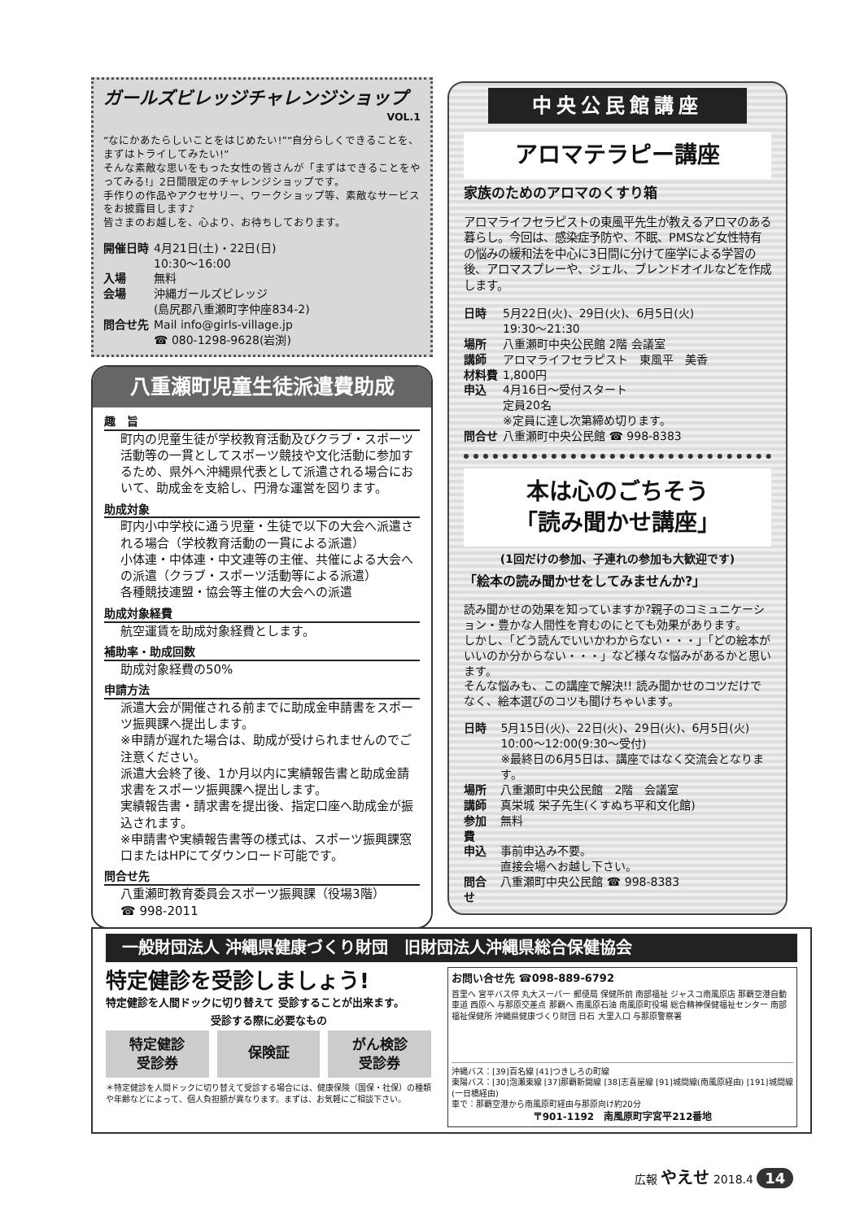ガールズビレッジチャレンジショップ
VOL.1
“なにかあたらしいことをはじめたい!”“自分らしくできることを、まずはトライしてみたい!”
そんな素敵な思いをもった女性の皆さんが「まずはできることをやってみる!」2日間限定のチャレンジショップです。
手作りの作品やアクセサリー、ワークショップ等、素敵なサービスをお披露目します♪
皆さまのお越しを、心より、お待ちしております。
| 開催日時 | 4月21日(土)・22日(日) 10:30〜16:00 |
| 入場 | 無料 |
| 会場 | 沖縄ガールズビレッジ (島尻郡八重瀬町字仲座834-2) |
| 問合せ先 | Mail info@girls-village.jp ☎ 080-1298-9628(岩渕) |
八重瀬町児童生徒派遣費助成
趣　旨
町内の児童生徒が学校教育活動及びクラブ・スポーツ活動等の一貫としてスポーツ競技や文化活動に参加するため、県外へ沖縄県代表として派遣される場合において、助成金を支給し、円滑な運営を図ります。
助成対象
町内小中学校に通う児童・生徒で以下の大会へ派遣される場合（学校教育活動の一貫による派遣）
小体連・中体連・中文連等の主催、共催による大会への派遣（クラブ・スポーツ活動等による派遣）
各種競技連盟・協会等主催の大会への派遣
助成対象経費
航空運賃を助成対象経費とします。
補助率・助成回数
助成対象経費の50%
申請方法
派遣大会が開催される前までに助成金申請書をスポーツ振興課へ提出します。
※申請が遅れた場合は、助成が受けられませんのでご注意ください。
派遣大会終了後、1か月以内に実績報告書と助成金請求書をスポーツ振興課へ提出します。
実績報告書・請求書を提出後、指定口座へ助成金が振込されます。
※申請書や実績報告書等の様式は、スポーツ振興課窓口またはHPにてダウンロード可能です。
問合せ先
八重瀬町教育委員会スポーツ振興課（役場3階）
☎ 998-2011
中央公民館講座
アロマテラピー講座
家族のためのアロマのくすり箱
アロマライフセラピストの東風平先生が教えるアロマのある暮らし。今回は、感染症予防や、不眠、PMSなど女性特有の悩みの緩和法を中心に3日間に分けて座学による学習の後、アロマスプレーや、ジェル、ブレンドオイルなどを作成します。
| 日時 | 5月22日(火)、29日(火)、6月5日(火) 19:30〜21:30 |
| 場所 | 八重瀬町中央公民館 2階 会議室 |
| 講師 | アロマライフセラピスト 東風平 美香 |
| 材料費 | 1,800円 |
| 申込 | 4月16日〜受付スタート 定員20名 ※定員に達し次第締め切ります。 |
| 問合せ | 八重瀬町中央公民館 ☎ 998-8383 |
本は心のごちそう
「読み聞かせ講座」
(1回だけの参加、子連れの参加も大歓迎です)
「絵本の読み聞かせをしてみませんか?」
読み聞かせの効果を知っていますか?親子のコミュニケーション・豊かな人間性を育むのにとても効果があります。
しかし、「どう読んでいいかわからない・・・」「どの絵本がいいのか分からない・・・」など様々な悩みがあるかと思います。
そんな悩みも、この講座で解決!! 読み聞かせのコツだけでなく、絵本選びのコツも聞けちゃいます。
| 日時 | 5月15日(火)、22日(火)、29日(火)、6月5日(火) 10:00〜12:00(9:30〜受付) ※最終日の6月5日は、講座ではなく交流会となります。 |
| 場所 | 八重瀬町中央公民館 2階 会議室 |
| 講師 | 真栄城 栄子先生(くすぬち平和文化館) |
| 参加費 | 無料 |
| 申込 | 事前申込み不要。 直接会場へお越し下さい。 |
| 問合せ | 八重瀬町中央公民館 ☎ 998-8383 |
一般財団法人 沖縄県健康づくり財団　旧財団法人沖縄県総合保健協会
特定健診を受診しましょう!
特定健診を人間ドックに切り替えて 受診することが出来ます。
受診する際に必要なもの
特定健診
受診券
保険証
がん検診
受診券
＊特定健診を人間ドックに切り替えて受診する場合には、健康保険（国保・社保）の種類や年齢などによって、個人負担額が異なります。まずは、お気軽にご相談下さい。
お問い合せ先 ☎098-889-6792
首里へ 宮平バス停 丸大スーパー 郵便局 保健所前 南部福祉 ジャスコ南風原店 那覇空港自動車道 西原へ 与那原交差点 那覇へ 南風原石油 南風原町役場 総合精神保健福祉センター 南部福祉保健所 沖縄県健康づくり財団 日石 大里入口 与那原警察署
沖縄バス：[39]百名線 [41]つきしろの町線
東陽バス：[30]泡瀬東線 [37]那覇新開線 [38]志喜屋線 [91]城間線(南風原経由) [191]城間線(一日橋経由)
車で：那覇空港から南風原町経由与那原向け約20分
〒901-1192　南風原町字宮平212番地
広報 やえせ 2018.4 14